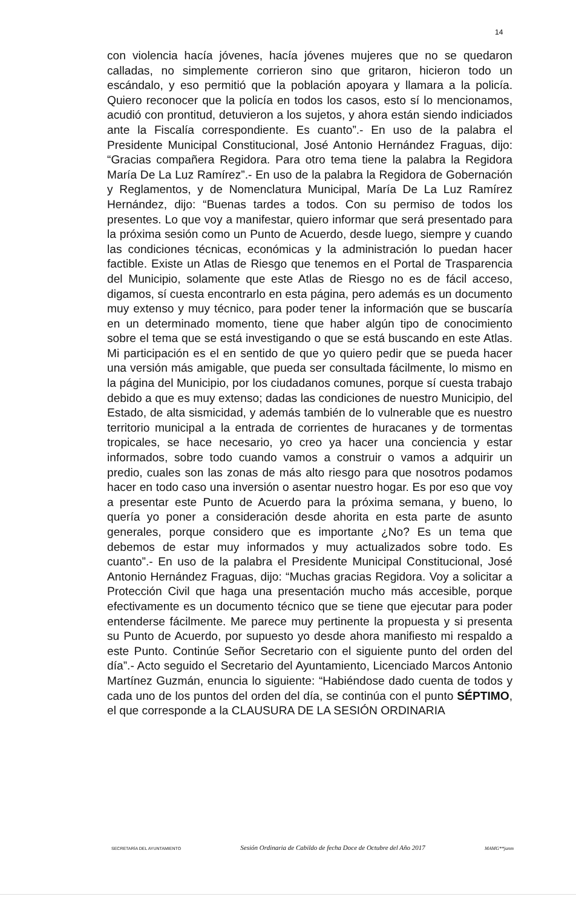14
con violencia hacía jóvenes, hacía jóvenes mujeres que no se quedaron calladas, no simplemente corrieron sino que gritaron, hicieron todo un escándalo, y eso permitió que la población apoyara y llamara a la policía. Quiero reconocer que la policía en todos los casos, esto sí lo mencionamos, acudió con prontitud, detuvieron a los sujetos, y ahora están siendo indiciados ante la Fiscalía correspondiente. Es cuanto”.- En uso de la palabra el Presidente Municipal Constitucional, José Antonio Hernández Fraguas, dijo: “Gracias compañera Regidora. Para otro tema tiene la palabra la Regidora María De La Luz Ramírez”.- En uso de la palabra la Regidora de Gobernación y Reglamentos, y de Nomenclatura Municipal, María De La Luz Ramírez Hernández, dijo: “Buenas tardes a todos. Con su permiso de todos los presentes. Lo que voy a manifestar, quiero informar que será presentado para la próxima sesión como un Punto de Acuerdo, desde luego, siempre y cuando las condiciones técnicas, económicas y la administración lo puedan hacer factible. Existe un Atlas de Riesgo que tenemos en el Portal de Trasparencia del Municipio, solamente que este Atlas de Riesgo no es de fácil acceso, digamos, sí cuesta encontrarlo en esta página, pero además es un documento muy extenso y muy técnico, para poder tener la información que se buscaría en un determinado momento, tiene que haber algún tipo de conocimiento sobre el tema que se está investigando o que se está buscando en este Atlas. Mi participación es el en sentido de que yo quiero pedir que se pueda hacer una versión más amigable, que pueda ser consultada fácilmente, lo mismo en la página del Municipio, por los ciudadanos comunes, porque sí cuesta trabajo debido a que es muy extenso; dadas las condiciones de nuestro Municipio, del Estado, de alta sismicidad, y además también de lo vulnerable que es nuestro territorio municipal a la entrada de corrientes de huracanes y de tormentas tropicales, se hace necesario, yo creo ya hacer una conciencia y estar informados, sobre todo cuando vamos a construir o vamos a adquirir un predio, cuales son las zonas de más alto riesgo para que nosotros podamos hacer en todo caso una inversión o asentar nuestro hogar. Es por eso que voy a presentar este Punto de Acuerdo para la próxima semana, y bueno, lo quería yo poner a consideración desde ahorita en esta parte de asunto generales, porque considero que es importante ¿No? Es un tema que debemos de estar muy informados y muy actualizados sobre todo. Es cuanto”.- En uso de la palabra el Presidente Municipal Constitucional, José Antonio Hernández Fraguas, dijo: “Muchas gracias Regidora. Voy a solicitar a Protección Civil que haga una presentación mucho más accesible, porque efectivamente es un documento técnico que se tiene que ejecutar para poder entenderse fácilmente. Me parece muy pertinente la propuesta y si presenta su Punto de Acuerdo, por supuesto yo desde ahora manifiesto mi respaldo a este Punto. Continúe Señor Secretario con el siguiente punto del orden del día”.- Acto seguido el Secretario del Ayuntamiento, Licenciado Marcos Antonio Martínez Guzmán, enuncia lo siguiente: “Habiéndose dado cuenta de todos y cada uno de los puntos del orden del día, se continúa con el punto SÉPTIMO, el que corresponde a la CLAUSURA DE LA SESIÓN ORDINARIA
SECRETARÍA DEL AYUNTAMIENTO Sesión Ordinaria de Cabildo de fecha Doce de Octubre del Año 2017 MAMG**janm